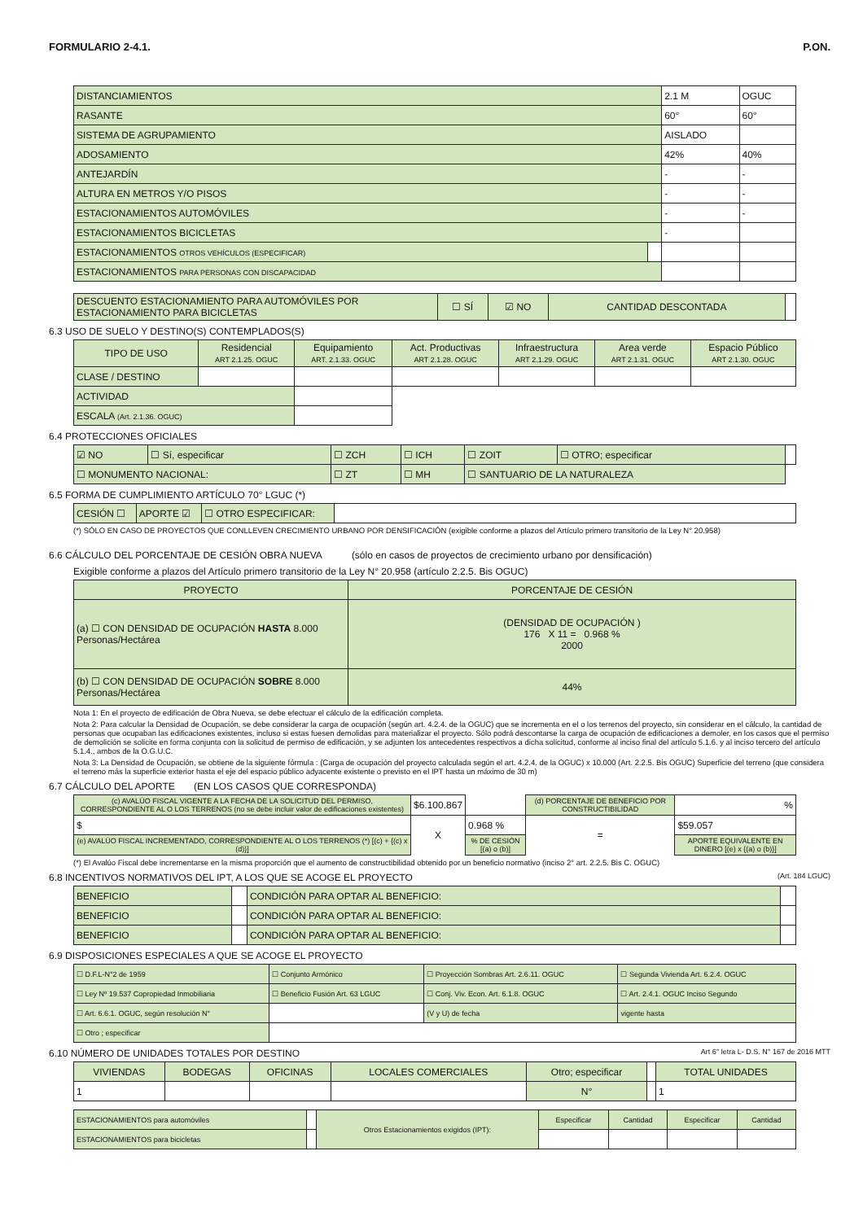FORMULARIO 2-4.1. P.ON.
| DISTANCIAMIENTOS | | 2.1 M | OGUC |
| RASANTE | | 60° | 60° |
| SISTEMA DE AGRUPAMIENTO | | AISLADO | |
| ADOSAMIENTO | | 42% | 40% |
| ANTEJARDÍN | | - | - |
| ALTURA EN METROS Y/O PISOS | | - | - |
| ESTACIONAMIENTOS AUTOMÓVILES | | - | - |
| ESTACIONAMIENTOS BICICLETAS | | - | |
| ESTACIONAMIENTOS OTROS VEHÍCULOS (ESPECIFICAR) | | | |
| ESTACIONAMIENTOS PARA PERSONAS CON DISCAPACIDAD | | | |
| DESCUENTO ESTACIONAMIENTO PARA AUTOMÓVILES POR ESTACIONAMIENTO PARA BICICLETAS | ☐ SÍ | ☑ NO | CANTIDAD DESCONTADA | |
6.3 USO DE SUELO Y DESTINO(S) CONTEMPLADOS(S)
| TIPO DE USO | Residencial ART 2.1.25. OGUC | Equipamiento ART. 2.1.33. OGUC | Act. Productivas ART 2.1.28. OGUC | Infraestructura ART 2.1.29. OGUC | Area verde ART 2.1.31. OGUC | Espacio Público ART 2.1.30. OGUC |
| CLASE / DESTINO | | | | | | |
| ACTIVIDAD | | | | | | |
| ESCALA (Art. 2.1.36. OGUC) | | | | | | |
6.4 PROTECCIONES OFICIALES
| ☑ NO | ☐ Sí, especificar | ☐ ZCH | ☐ ICH | ☐ ZOIT | ☐ OTRO; especificar | |
| ☐ MONUMENTO NACIONAL: | | ☐ ZT | ☐ MH | ☐ SANTUARIO DE LA NATURALEZA | | |
6.5 FORMA DE CUMPLIMIENTO ARTÍCULO 70° LGUC (*)
| CESIÓN ☐ | APORTE ☑ | ☐ OTRO ESPECIFICAR: | |
(*) SÓLO EN CASO DE PROYECTOS QUE CONLLEVEN CRECIMIENTO URBANO POR DENSIFICACIÓN (exigible conforme a plazos del Artículo primero transitorio de la Ley N° 20.958)
6.6 CÁLCULO DEL PORCENTAJE DE CESIÓN OBRA NUEVA (sólo en casos de proyectos de crecimiento urbano por densificación)
Exigible conforme a plazos del Artículo primero transitorio de la Ley N° 20.958 (artículo 2.2.5. Bis OGUC)
| PROYECTO | PORCENTAJE DE CESIÓN |
| (a) ☐ CON DENSIDAD DE OCUPACIÓN HASTA 8.000 Personas/Hectárea | (DENSIDAD DE OCUPACIÓN ) 176 X 11 = 0.968 % 2000 |
| (b) ☐ CON DENSIDAD DE OCUPACIÓN SOBRE 8.000 Personas/Hectárea | 44% |
Nota 1: En el proyecto de edificación de Obra Nueva, se debe efectuar el cálculo de la edificación completa.
Nota 2: Para calcular la Densidad de Ocupación, se debe considerar la carga de ocupación (según art. 4.2.4. de la OGUC) que se incrementa en el o los terrenos del proyecto, sin considerar en el cálculo, la cantidad de personas que ocupaban las edificaciones existentes, incluso si estas fuesen demolidas para materializar el proyecto. Sólo podrá descontarse la carga de ocupación de edificaciones a demoler, en los casos que el permiso de demolición se solicite en forma conjunta con la solicitud de permiso de edificación, y se adjunten los antecedentes respectivos a dicha solicitud, conforme al inciso final del artículo 5.1.6. y al inciso tercero del artículo 5.1.4., ambos de la O.G.U.C.
Nota 3: La Densidad de Ocupación, se obtiene de la siguiente fórmula : (Carga de ocupación del proyecto calculada según el art. 4.2.4. de la OGUC) x 10.000 (Art. 2.2.5. Bis OGUC) Superficie del terreno (que considera el terreno más la superficie exterior hasta el eje del espacio público adyacente existente o previsto en el IPT hasta un máximo de 30 m)
6.7 CÁLCULO DEL APORTE (EN LOS CASOS QUE CORRESPONDA)
| (c) AVALÚO FISCAL VIGENTE A LA FECHA DE LA SOLICITUD DEL PERMISO, CORRESPONDIENTE AL O LOS TERRENOS (no se debe incluir valor de edificaciones existentes) | $6.100.867 | | (d) PORCENTAJE DE BENEFICIO POR CONSTRUCTIBILIDAD | % |
| $ | X | 0.968 % | = | $59.057 |
| (e) AVALÚO FISCAL INCREMENTADO, CORRESPONDIENTE AL O LOS TERRENOS (*) [(c) + {(c) x (d)}] | | % DE CESIÓN [(a) o (b)] | | APORTE EQUIVALENTE EN DINERO [(e) x {(a) o (b)}] |
(*) El Avalúo Fiscal debe incrementarse en la misma proporción que el aumento de constructibilidad obtenido por un beneficio normativo (inciso 2° art. 2.2.5. Bis C. OGUC)
6.8 INCENTIVOS NORMATIVOS DEL IPT, A LOS QUE SE ACOGE EL PROYECTO (Art. 184 LGUC)
| BENEFICIO | | CONDICIÓN PARA OPTAR AL BENEFICIO: | |
| BENEFICIO | | CONDICIÓN PARA OPTAR AL BENEFICIO: | |
| BENEFICIO | | CONDICIÓN PARA OPTAR AL BENEFICIO: | |
6.9 DISPOSICIONES ESPECIALES A QUE SE ACOGE EL PROYECTO
| ☐ D.F.L-N°2 de 1959 | ☐ Conjunto Armónico | ☐ Proyección Sombras Art. 2.6.11. OGUC | ☐ Segunda Vivienda Art. 6.2.4. OGUC |
| ☐ Ley Nº 19.537 Copropiedad Inmobiliaria | ☐ Beneficio Fusión Art. 63 LGUC | ☐ Conj. Viv. Econ. Art. 6.1.8. OGUC | ☐ Art. 2.4.1. OGUC Inciso Segundo |
| ☐ Art. 6.6.1. OGUC, según resolución N° | | (V y U) de fecha | vigente hasta |
| ☐ Otro ; especificar | | | |
6.10 NÚMERO DE UNIDADES TOTALES POR DESTINO Art 6° letra L- D.S. N° 167 de 2016 MTT
| VIVIENDAS | BODEGAS | OFICINAS | LOCALES COMERCIALES | Otro; especificar | | TOTAL UNIDADES |
| 1 | | | | N° | | 1 |
| ESTACIONAMIENTOS para automóviles | | Otros Estacionamientos exigidos (IPT): | Especificar | Cantidad | Especificar | Cantidad |
| ESTACIONAMIENTOS para bicicletas | | | | | | |